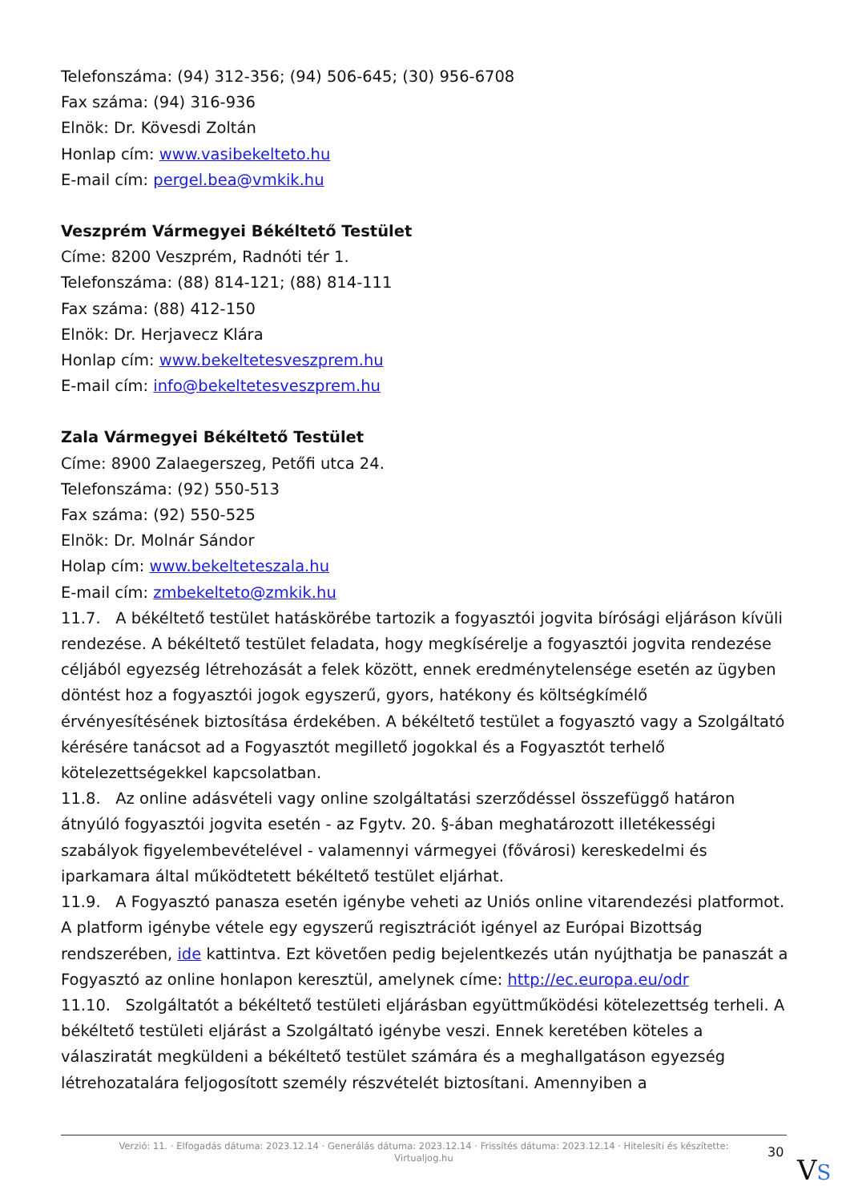Telefonszáma: (94) 312-356; (94) 506-645; (30) 956-6708
Fax száma: (94) 316-936
Elnök: Dr. Kövesdi Zoltán
Honlap cím: www.vasibekelteto.hu
E-mail cím: pergel.bea@vmkik.hu
Veszprém Vármegyei Békéltető Testület
Címe: 8200 Veszprém, Radnóti tér 1.
Telefonszáma: (88) 814-121; (88) 814-111
Fax száma: (88) 412-150
Elnök: Dr. Herjavecz Klára
Honlap cím: www.bekeltetesveszprem.hu
E-mail cím: info@bekeltetesveszprem.hu
Zala Vármegyei Békéltető Testület
Címe: 8900 Zalaegerszeg, Petőfi utca 24.
Telefonszáma: (92) 550-513
Fax száma: (92) 550-525
Elnök: Dr. Molnár Sándor
Holap cím: www.bekelteteszala.hu
E-mail cím: zmbekelteto@zmkik.hu
11.7. A békéltető testület hatáskörébe tartozik a fogyasztói jogvita bírósági eljáráson kívüli rendezése. A békéltető testület feladata, hogy megkísérelje a fogyasztói jogvita rendezése céljából egyezség létrehozását a felek között, ennek eredménytelensége esetén az ügyben döntést hoz a fogyasztói jogok egyszerű, gyors, hatékony és költségkímélő érvényesítésének biztosítása érdekében. A békéltető testület a fogyasztó vagy a Szolgáltató kérésére tanácsot ad a Fogyasztót megillető jogokkal és a Fogyasztót terhelő kötelezettségekkel kapcsolatban.
11.8. Az online adásvételi vagy online szolgáltatási szerződéssel összefüggő határon átnyúló fogyasztói jogvita esetén - az Fgytv. 20. §-ában meghatározott illetékességi szabályok figyelembevételével - valamennyi vármegyei (fővárosi) kereskedelmi és iparkamara által működtetett békéltető testület eljárhat.
11.9. A Fogyasztó panasza esetén igénybe veheti az Uniós online vitarendezési platformot. A platform igénybe vétele egy egyszerű regisztrációt igényel az Európai Bizottság rendszerében, ide kattintva. Ezt követően pedig bejelentkezés után nyújthatja be panaszát a Fogyasztó az online honlapon keresztül, amelynek címe: http://ec.europa.eu/odr
11.10. Szolgáltatót a békéltető testületi eljárásban együttműködési kötelezettség terheli. A békéltető testületi eljárást a Szolgáltató igénybe veszi. Ennek keretében köteles a válasziratát megküldeni a békéltető testület számára és a meghallgatáson egyezség létrehozatalára feljogosított személy részvételét biztosítani. Amennyiben a
Verzió: 11. · Elfogadás dátuma: 2023.12.14 · Generálás dátuma: 2023.12.14 · Frissítés dátuma: 2023.12.14 · Hitelesíti és készítette:
Virtualjog.hu
30
VS